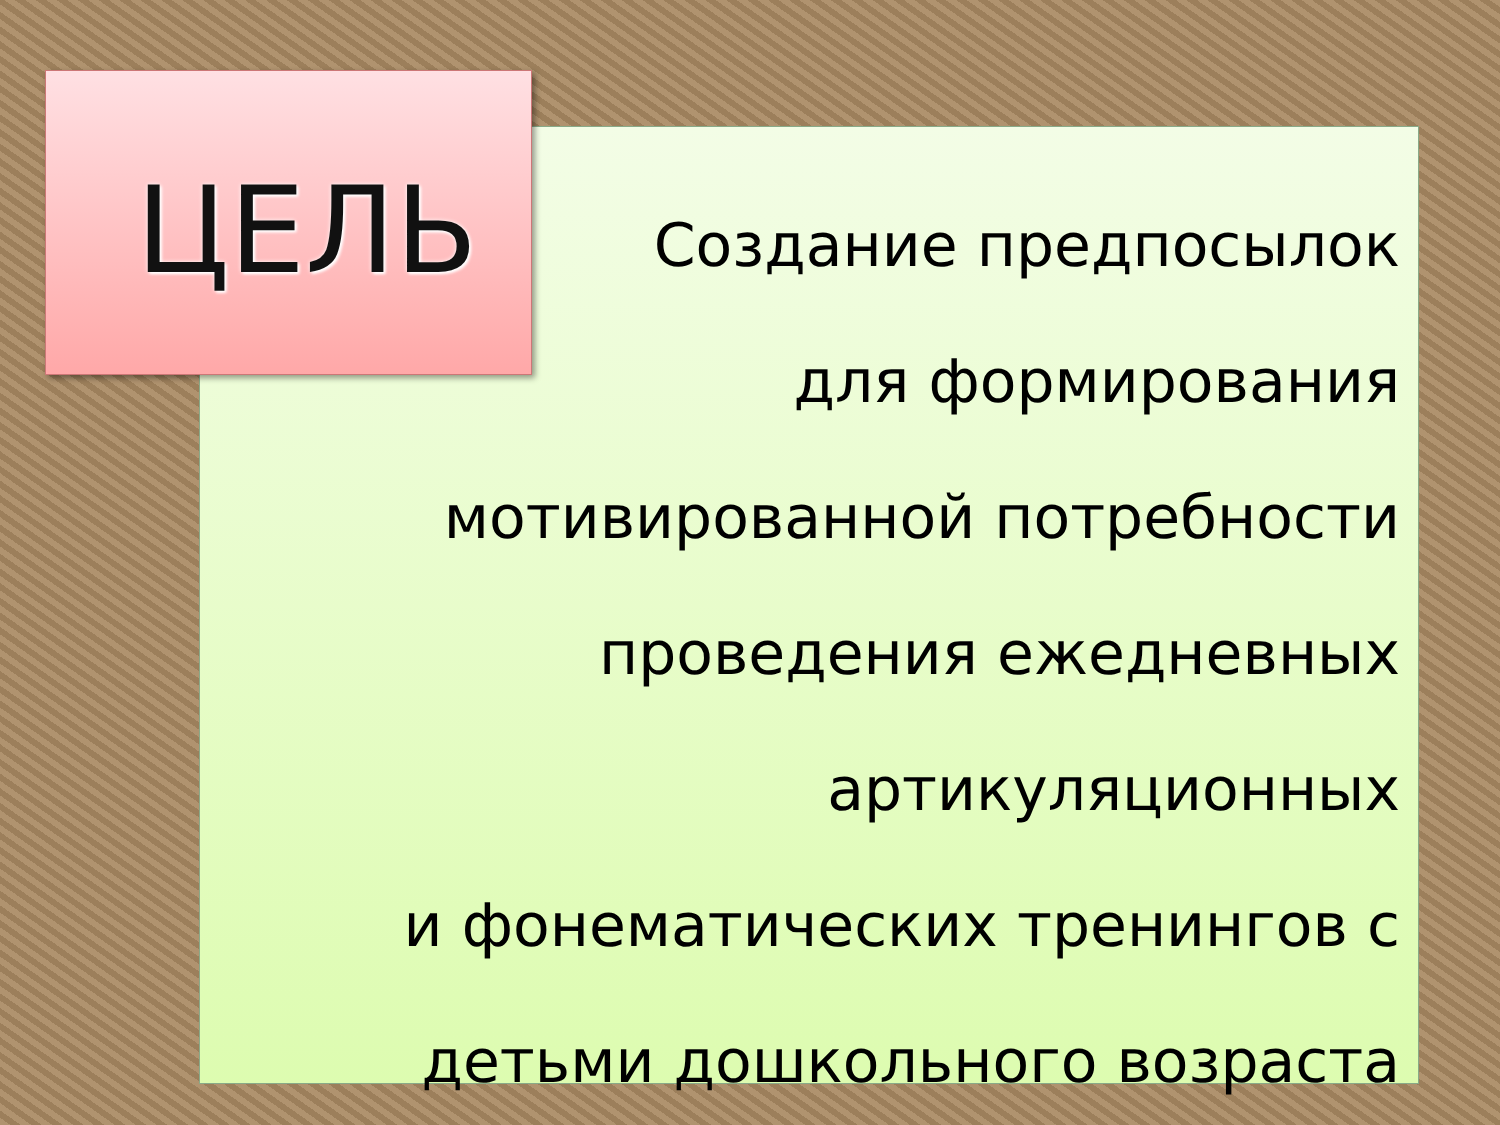ЦЕЛЬ
Создание предпосылок
для формирования
мотивированной потребности
проведения ежедневных
артикуляционных
и фонематических тренингов с
детьми дошкольного возраста